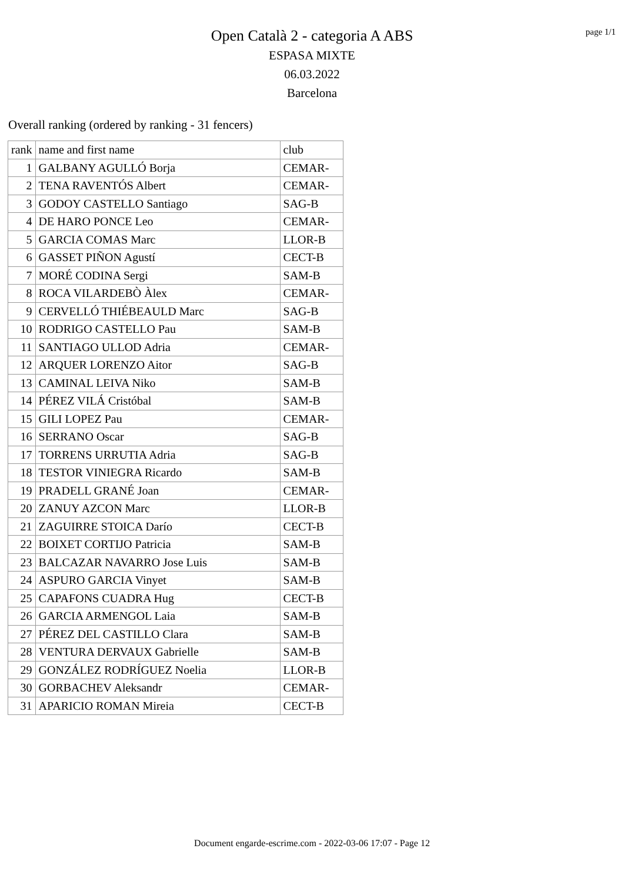Open Català 2 - categoria A ABS
ESPASA MIXTE
06.03.2022
Barcelona
page 1/1
Overall ranking (ordered by ranking - 31 fencers)
| rank | name and first name | club |
| 1 | GALBANY AGULLÓ Borja | CEMAR- |
| 2 | TENA RAVENTÓS Albert | CEMAR- |
| 3 | GODOY CASTELLO Santiago | SAG-B |
| 4 | DE HARO PONCE Leo | CEMAR- |
| 5 | GARCIA COMAS Marc | LLOR-B |
| 6 | GASSET PIÑON Agustí | CECT-B |
| 7 | MORÉ CODINA Sergi | SAM-B |
| 8 | ROCA VILARDEBÒ Àlex | CEMAR- |
| 9 | CERVELLÓ THIÉBEAULD Marc | SAG-B |
| 10 | RODRIGO CASTELLO Pau | SAM-B |
| 11 | SANTIAGO ULLOD Adria | CEMAR- |
| 12 | ARQUER LORENZO Aitor | SAG-B |
| 13 | CAMINAL LEIVA Niko | SAM-B |
| 14 | PÉREZ VILÁ Cristóbal | SAM-B |
| 15 | GILI LOPEZ Pau | CEMAR- |
| 16 | SERRANO Oscar | SAG-B |
| 17 | TORRENS URRUTIA Adria | SAG-B |
| 18 | TESTOR VINIEGRA Ricardo | SAM-B |
| 19 | PRADELL GRANÉ Joan | CEMAR- |
| 20 | ZANUY AZCON Marc | LLOR-B |
| 21 | ZAGUIRRE STOICA Darío | CECT-B |
| 22 | BOIXET CORTIJO Patricia | SAM-B |
| 23 | BALCAZAR NAVARRO Jose Luis | SAM-B |
| 24 | ASPURO GARCIA Vinyet | SAM-B |
| 25 | CAPAFONS CUADRA Hug | CECT-B |
| 26 | GARCIA ARMENGOL Laia | SAM-B |
| 27 | PÉREZ DEL CASTILLO Clara | SAM-B |
| 28 | VENTURA DERVAUX Gabrielle | SAM-B |
| 29 | GONZÁLEZ RODRÍGUEZ Noelia | LLOR-B |
| 30 | GORBACHEV Aleksandr | CEMAR- |
| 31 | APARICIO ROMAN Mireia | CECT-B |
Document engarde-escrime.com - 2022-03-06 17:07 - Page 12